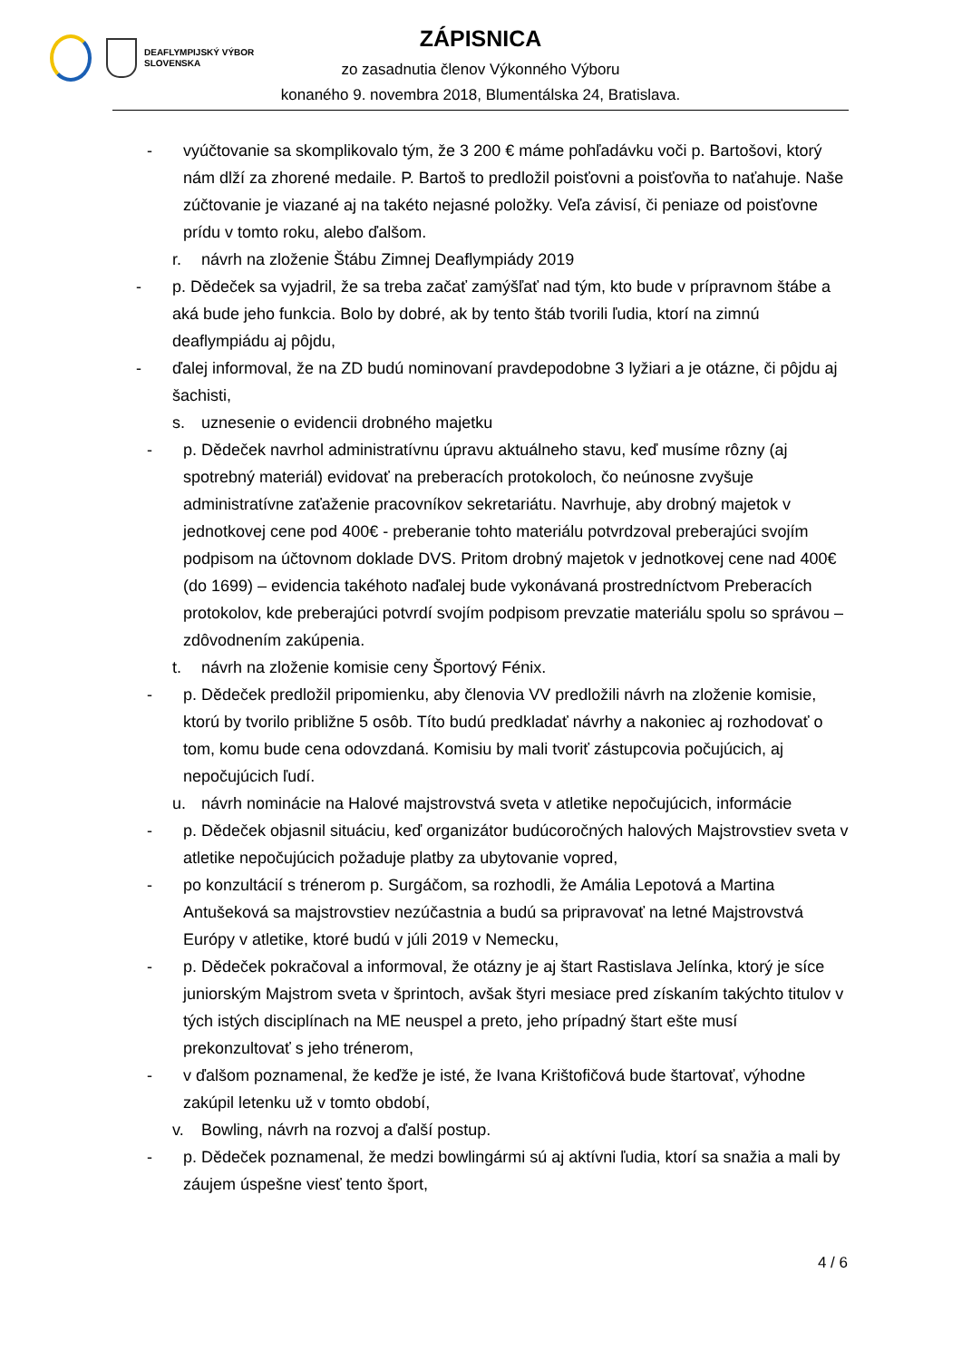DEAFLYMPIJSKÝ VÝBOR
SLOVENSKA
ZÁPISNICA
zo zasadnutia členov Výkonného Výboru
konaného 9. novembra 2018, Blumentálska 24, Bratislava.
- vyúčtovanie sa skomplikovalo tým, že 3 200 € máme pohľadávku voči p. Bartošovi, ktorý nám dlží za zhorené medaile. P. Bartoš to predložil poisťovni a poisťovňa to naťahuje. Naše zúčtovanie je viazané aj na takéto nejasné položky. Veľa závisí, či peniaze od poisťovne prídu v tomto roku, alebo ďalšom.
r. návrh na zloženie Štábu Zimnej Deaflympiády 2019
- p. Dědeček sa vyjadril, že sa treba začať zamýšľať nad tým, kto bude v prípravnom štábe a aká bude jeho funkcia. Bolo by dobré, ak by tento štáb tvorili ľudia, ktorí na zimnú deaflympiádu aj pôjdu,
- ďalej informoval, že na ZD budú nominovaní pravdepodobne 3 lyžiari a je otázne, či pôjdu aj šachisti,
s. uznesenie o evidencii drobného majetku
- p. Dědeček navrhol administratívnu úpravu aktuálneho stavu, keď musíme rôzny (aj spotrebný materiál) evidovať na preberacích protokoloch, čo neúnosne zvyšuje administratívne zaťaženie pracovníkov sekretariátu. Navrhuje, aby drobný majetok v jednotkovej cene pod 400€ - preberanie tohto materiálu potvrdzoval preberajúci svojím podpisom na účtovnom doklade DVS. Pritom drobný majetok v jednotkovej cene nad 400€ (do 1699) – evidencia takéhoto naďalej bude vykonávaná prostredníctvom Preberacích protokolov, kde preberajúci potvrdí svojím podpisom prevzatie materiálu spolu so správou – zdôvodnením zakúpenia.
t. návrh na zloženie komisie ceny Športový Fénix.
- p. Dědeček predložil pripomienku, aby členovia VV predložili návrh na zloženie komisie, ktorú by tvorilo približne 5 osôb. Títo budú predkladať návrhy a nakoniec aj rozhodovať o tom, komu bude cena odovzdaná. Komisiu by mali tvoriť zástupcovia počujúcich, aj nepočujúcich ľudí.
u. návrh nominácie na Halové majstrovstvá sveta v atletike nepočujúcich, informácie
- p. Dědeček objasnil situáciu, keď organizátor budúcoročných halových Majstrovstiev sveta v atletike nepočujúcich požaduje platby za ubytovanie vopred,
- po konzultácií s trénerom p. Surgáčom, sa rozhodli, že Amália Lepotová a Martina Antušeková sa majstrovstiev nezúčastnia a budú sa pripravovať na letné Majstrovstvá Európy v atletike, ktoré budú v júli 2019 v Nemecku,
- p. Dědeček pokračoval a informoval, že otázny je aj štart Rastislava Jelínka, ktorý je síce juniorským Majstrom sveta v šprintoch, avšak štyri mesiace pred získaním takýchto titulov v tých istých disciplínach na ME neuspel a preto, jeho prípadný štart ešte musí prekonzultovať s jeho trénerom,
- v ďalšom poznamenal, že keďže je isté, že Ivana Krištofičová bude štartovať, výhodne zakúpil letenku už v tomto období,
v. Bowling, návrh na rozvoj a ďalší postup.
- p. Dědeček poznamenal, že medzi bowlingármi sú aj aktívni ľudia, ktorí sa snažia a mali by záujem úspešne viesť tento šport,
4 / 6